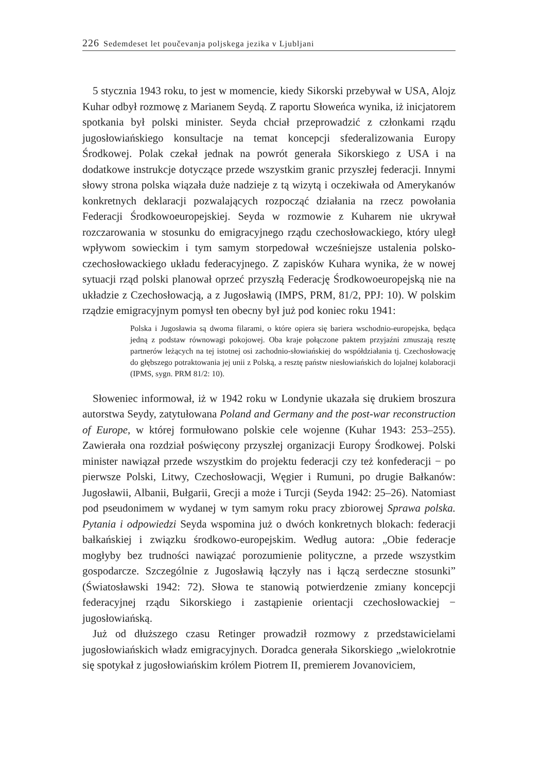226 Sedemdeset let poučevanja poljskega jezika v Ljubljani
5 stycznia 1943 roku, to jest w momencie, kiedy Sikorski przebywał w USA, Alojz Kuhar odbył rozmowę z Marianem Seydą. Z raportu Słoweńca wynika, iż inicjatorem spotkania był polski minister. Seyda chciał przeprowadzić z członkami rządu jugosłowiańskiego konsultacje na temat koncepcji sfederalizowania Europy Środkowej. Polak czekał jednak na powrót generała Sikorskiego z USA i na dodatkowe instrukcje dotyczące przede wszystkim granic przyszłej federacji. Innymi słowy strona polska wiązała duże nadzieje z tą wizytą i oczekiwała od Amerykanów konkretnych deklaracji pozwalających rozpocząć działania na rzecz powołania Federacji Środkowoeuropejskiej. Seyda w rozmowie z Kuharem nie ukrywał rozczarowania w stosunku do emigracyjnego rządu czechosłowackiego, który uległ wpływom sowieckim i tym samym storpedował wcześniejsze ustalenia polsko-czechosłowackiego układu federacyjnego. Z zapisków Kuhara wynika, że w nowej sytuacji rząd polski planował oprzeć przyszłą Federację Środkowoeuropejską nie na układzie z Czechosłowacją, a z Jugosławią (IMPS, PRM, 81/2, PPJ: 10). W polskim rządzie emigracyjnym pomysł ten obecny był już pod koniec roku 1941:
Polska i Jugosławia są dwoma filarami, o które opiera się bariera wschodnio-europejska, będąca jedną z podstaw równowagi pokojowej. Oba kraje połączone paktem przyjaźni zmuszają resztę partnerów leżących na tej istotnej osi zachodnio-słowiańskiej do współdziałania tj. Czechosłowację do głębszego potraktowania jej unii z Polską, a resztę państw niesłowiańskich do lojalnej kolaboracji (IPMS, sygn. PRM 81/2: 10).
Słoweniec informował, iż w 1942 roku w Londynie ukazała się drukiem broszura autorstwa Seydy, zatytułowana Poland and Germany and the post-war reconstruction of Europe, w której formułowano polskie cele wojenne (Kuhar 1943: 253–255). Zawierała ona rozdział poświęcony przyszłej organizacji Europy Środkowej. Polski minister nawiązał przede wszystkim do projektu federacji czy też konfederacji − po pierwsze Polski, Litwy, Czechosłowacji, Węgier i Rumuni, po drugie Bałkanów: Jugosławii, Albanii, Bułgarii, Grecji a może i Turcji (Seyda 1942: 25–26). Natomiast pod pseudonimem w wydanej w tym samym roku pracy zbiorowej Sprawa polska. Pytania i odpowiedzi Seyda wspomina już o dwóch konkretnych blokach: federacji bałkańskiej i związku środkowo-europejskim. Według autora: „Obie federacje mogłyby bez trudności nawiązać porozumienie polityczne, a przede wszystkim gospodarcze. Szczególnie z Jugosławią łączyły nas i łączą serdeczne stosunki” (Światosławski 1942: 72). Słowa te stanowią potwierdzenie zmiany koncepcji federacyjnej rządu Sikorskiego i zastąpienie orientacji czechosłowackiej − jugosłowiańską.
Już od dłuższego czasu Retinger prowadził rozmowy z przedstawicielami jugosłowiańskich władz emigracyjnych. Doradca generała Sikorskiego „wielokrotnie się spotykał z jugosłowiańskim królem Piotrem II, premierem Jovanoviciem,